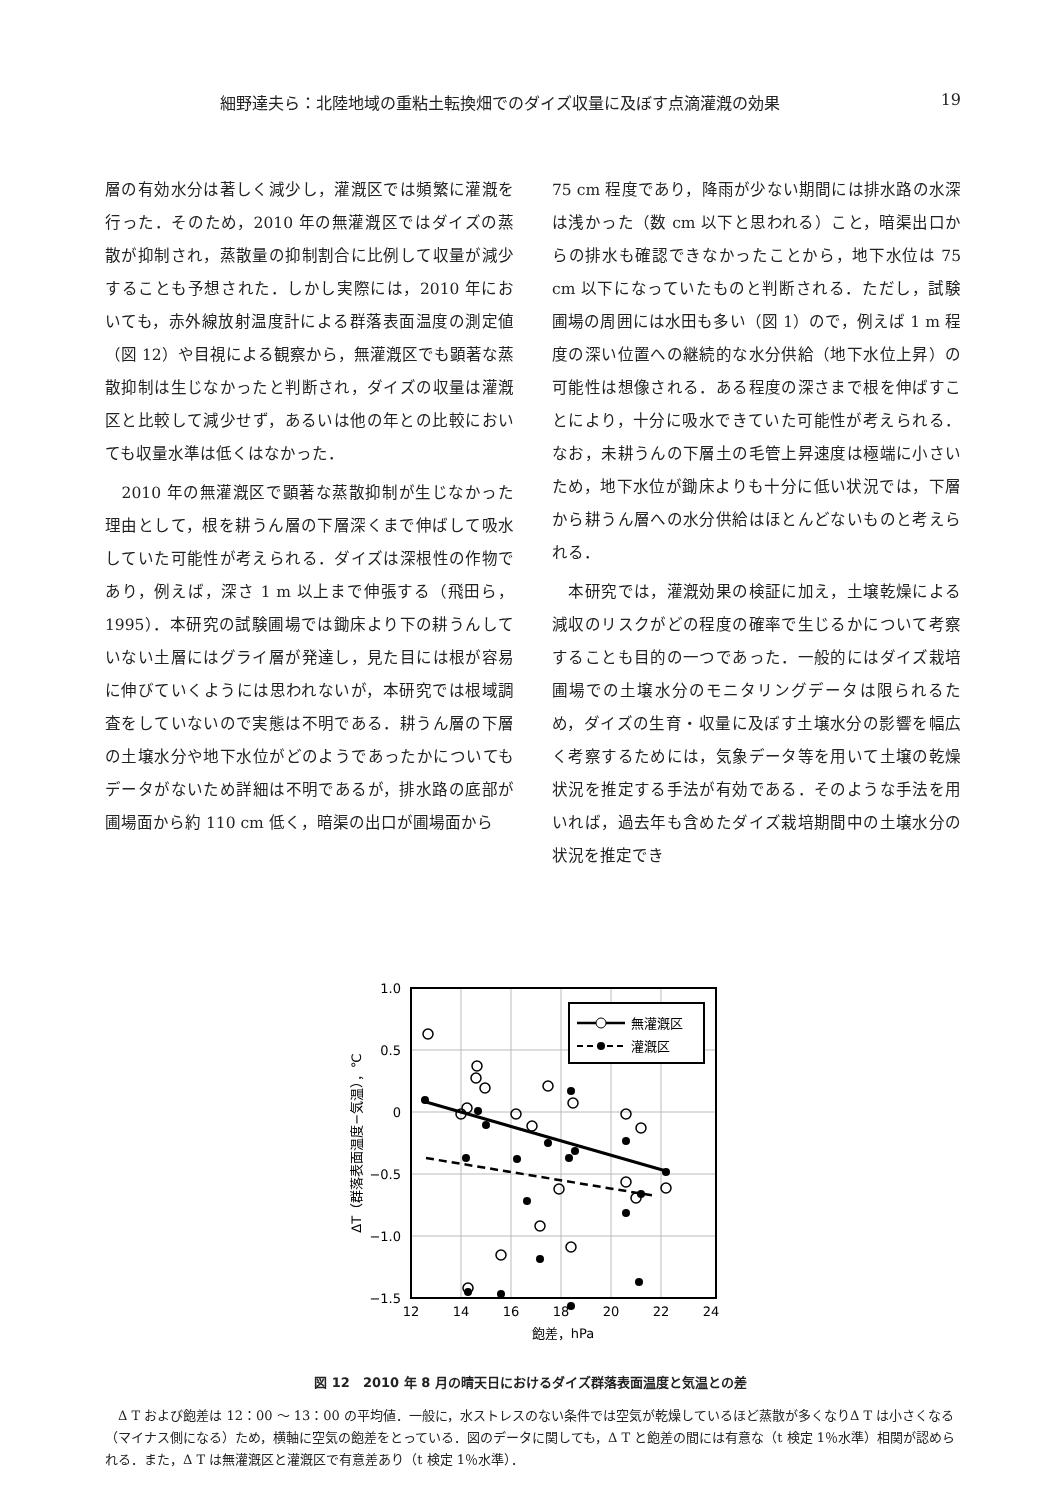細野達夫ら：北陸地域の重粘土転換畑でのダイズ収量に及ぼす点滴灌漑の効果 19
層の有効水分は著しく減少し，灌漑区では頻繁に灌漑を行った．そのため，2010 年の無灌漑区ではダイズの蒸散が抑制され，蒸散量の抑制割合に比例して収量が減少することも予想された．しかし実際には，2010 年においても，赤外線放射温度計による群落表面温度の測定値（図 12）や目視による観察から，無灌漑区でも顕著な蒸散抑制は生じなかったと判断され，ダイズの収量は灌漑区と比較して減少せず，あるいは他の年との比較においても収量水準は低くはなかった．
　2010 年の無灌漑区で顕著な蒸散抑制が生じなかった理由として，根を耕うん層の下層深くまで伸ばして吸水していた可能性が考えられる．ダイズは深根性の作物であり，例えば，深さ 1 m 以上まで伸張する（飛田ら，1995）．本研究の試験圃場では鋤床より下の耕うんしていない土層にはグライ層が発達し，見た目には根が容易に伸びていくようには思われないが，本研究では根域調査をしていないので実態は不明である．耕うん層の下層の土壌水分や地下水位がどのようであったかについてもデータがないため詳細は不明であるが，排水路の底部が圃場面から約 110 cm 低く，暗渠の出口が圃場面から
75 cm 程度であり，降雨が少ない期間には排水路の水深は浅かった（数 cm 以下と思われる）こと，暗渠出口からの排水も確認できなかったことから，地下水位は 75 cm 以下になっていたものと判断される．ただし，試験圃場の周囲には水田も多い（図 1）ので，例えば 1 m 程度の深い位置への継続的な水分供給（地下水位上昇）の可能性は想像される．ある程度の深さまで根を伸ばすことにより，十分に吸水できていた可能性が考えられる．なお，未耕うんの下層土の毛管上昇速度は極端に小さいため，地下水位が鋤床よりも十分に低い状況では，下層から耕うん層への水分供給はほとんどないものと考えられる．
　本研究では，灌漑効果の検証に加え，土壌乾燥による減収のリスクがどの程度の確率で生じるかについて考察することも目的の一つであった．一般的にはダイズ栽培圃場での土壌水分のモニタリングデータは限られるため，ダイズの生育・収量に及ぼす土壌水分の影響を幅広く考察するためには，気象データ等を用いて土壌の乾燥状況を推定する手法が有効である．そのような手法を用いれば，過去年も含めたダイズ栽培期間中の土壌水分の状況を推定でき
1.0
0.5
0
−0.5
−1.0
−1.5
12
14
16
18
20
22
24
飽差，hPa
ΔT（群落表面温度−気温），℃
無灌漑区
灌漑区
図 12　2010 年 8 月の晴天日におけるダイズ群落表面温度と気温との差
　Δ T および飽差は 12：00 ～ 13：00 の平均値．一般に，水ストレスのない条件では空気が乾燥しているほど蒸散が多くなりΔ T は小さくなる（マイナス側になる）ため，横軸に空気の飽差をとっている．図のデータに関しても，Δ T と飽差の間には有意な（t 検定 1％水準）相関が認められる．また，Δ T は無灌漑区と灌漑区で有意差あり（t 検定 1％水準）．